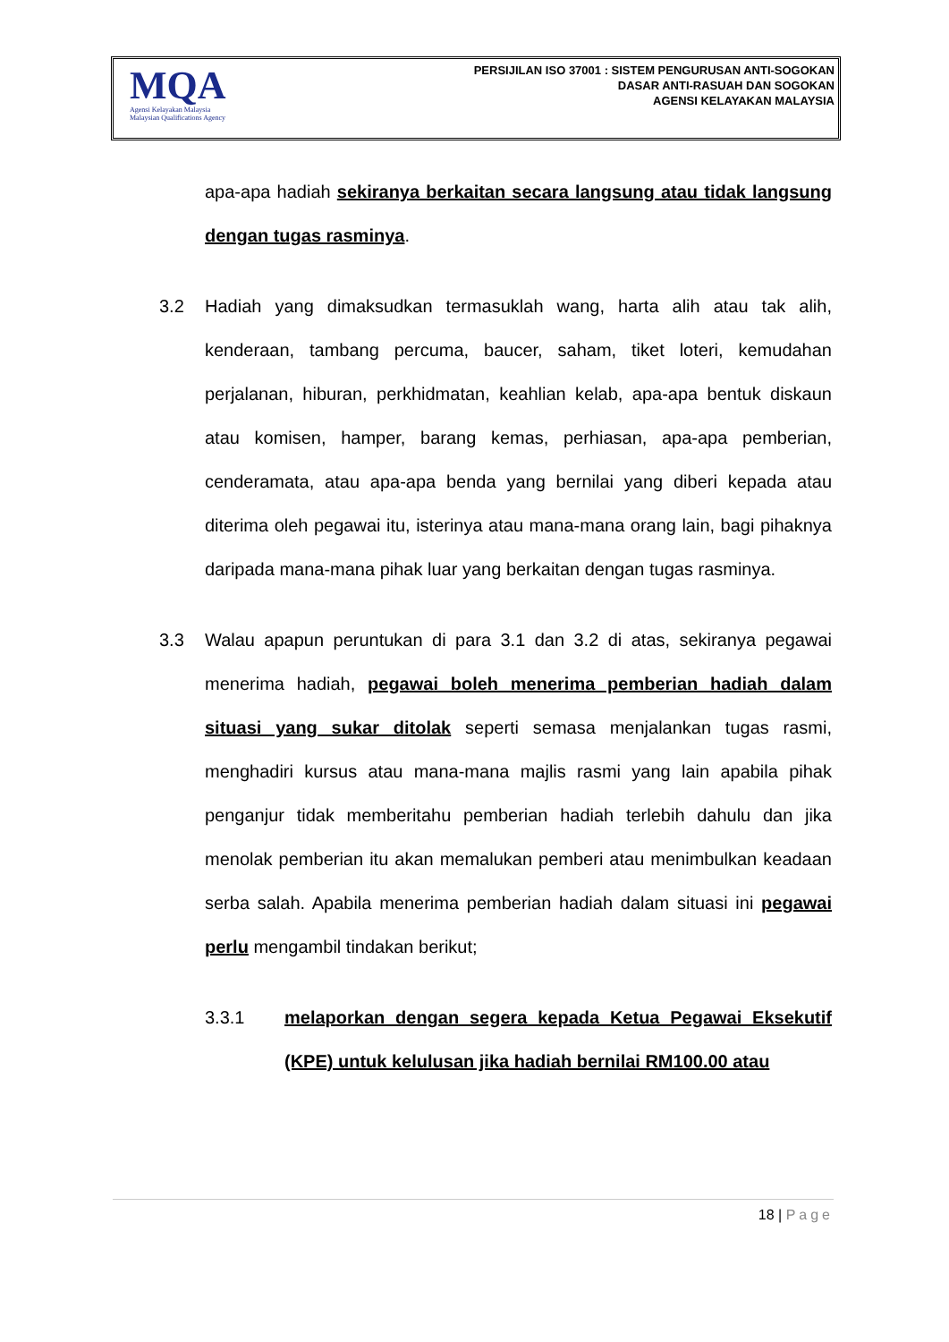MQA
Agensi Kelayakan Malaysia
Malaysian Qualifications Agency
PERSIJILAN ISO 37001 : SISTEM PENGURUSAN ANTI-SOGOKAN
DASAR ANTI-RASUAH DAN SOGOKAN
AGENSI KELAYAKAN MALAYSIA
apa-apa hadiah sekiranya berkaitan secara langsung atau tidak langsung dengan tugas rasminya.
3.2 Hadiah yang dimaksudkan termasuklah wang, harta alih atau tak alih, kenderaan, tambang percuma, baucer, saham, tiket loteri, kemudahan perjalanan, hiburan, perkhidmatan, keahlian kelab, apa-apa bentuk diskaun atau komisen, hamper, barang kemas, perhiasan, apa-apa pemberian, cenderamata, atau apa-apa benda yang bernilai yang diberi kepada atau diterima oleh pegawai itu, isterinya atau mana-mana orang lain, bagi pihaknya daripada mana-mana pihak luar yang berkaitan dengan tugas rasminya.
3.3 Walau apapun peruntukan di para 3.1 dan 3.2 di atas, sekiranya pegawai menerima hadiah, pegawai boleh menerima pemberian hadiah dalam situasi yang sukar ditolak seperti semasa menjalankan tugas rasmi, menghadiri kursus atau mana-mana majlis rasmi yang lain apabila pihak penganjur tidak memberitahu pemberian hadiah terlebih dahulu dan jika menolak pemberian itu akan memalukan pemberi atau menimbulkan keadaan serba salah. Apabila menerima pemberian hadiah dalam situasi ini pegawai perlu mengambil tindakan berikut;
3.3.1 melaporkan dengan segera kepada Ketua Pegawai Eksekutif (KPE) untuk kelulusan jika hadiah bernilai RM100.00 atau
18 | Page